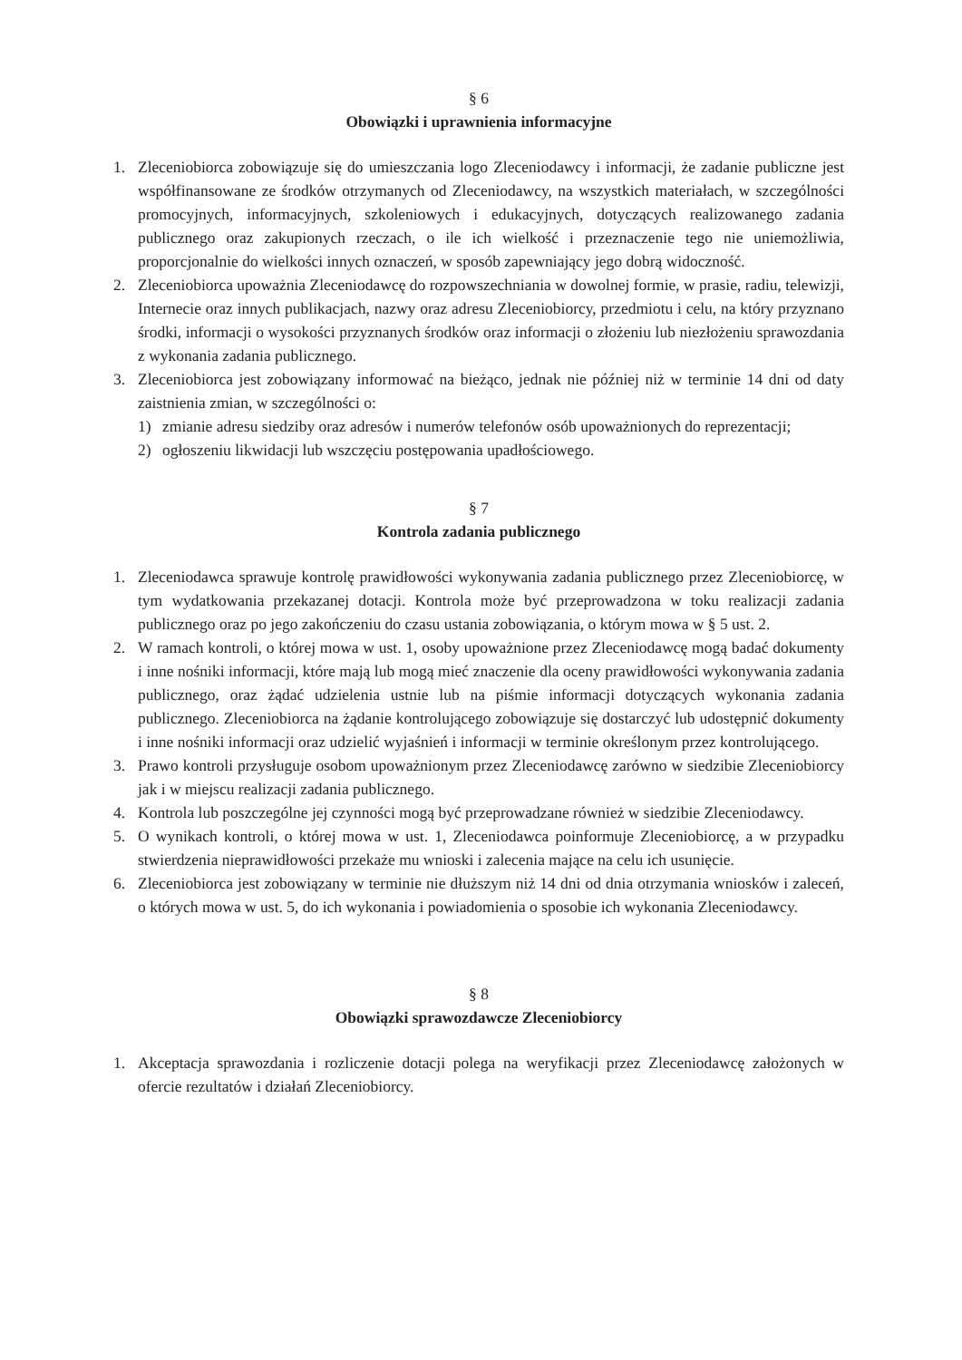§ 6
Obowiązki i uprawnienia informacyjne
1. Zleceniobiorca zobowiązuje się do umieszczania logo Zleceniodawcy i informacji, że zadanie publiczne jest współfinansowane ze środków otrzymanych od Zleceniodawcy, na wszystkich materiałach, w szczególności promocyjnych, informacyjnych, szkoleniowych i edukacyjnych, dotyczących realizowanego zadania publicznego oraz zakupionych rzeczach, o ile ich wielkość i przeznaczenie tego nie uniemożliwia, proporcjonalnie do wielkości innych oznaczeń, w sposób zapewniający jego dobrą widoczność.
2. Zleceniobiorca upoważnia Zleceniodawcę do rozpowszechniania w dowolnej formie, w prasie, radiu, telewizji, Internecie oraz innych publikacjach, nazwy oraz adresu Zleceniobiorcy, przedmiotu i celu, na który przyznano środki, informacji o wysokości przyznanych środków oraz informacji o złożeniu lub niezłożeniu sprawozdania z wykonania zadania publicznego.
3. Zleceniobiorca jest zobowiązany informować na bieżąco, jednak nie później niż w terminie 14 dni od daty zaistnienia zmian, w szczególności o:
1) zmianie adresu siedziby oraz adresów i numerów telefonów osób upoważnionych do reprezentacji;
2) ogłoszeniu likwidacji lub wszczęciu postępowania upadłościowego.
§ 7
Kontrola zadania publicznego
1. Zleceniodawca sprawuje kontrolę prawidłowości wykonywania zadania publicznego przez Zleceniobiorcę, w tym wydatkowania przekazanej dotacji. Kontrola może być przeprowadzona w toku realizacji zadania publicznego oraz po jego zakończeniu do czasu ustania zobowiązania, o którym mowa w § 5 ust. 2.
2. W ramach kontroli, o której mowa w ust. 1, osoby upoważnione przez Zleceniodawcę mogą badać dokumenty i inne nośniki informacji, które mają lub mogą mieć znaczenie dla oceny prawidłowości wykonywania zadania publicznego, oraz żądać udzielenia ustnie lub na piśmie informacji dotyczących wykonania zadania publicznego. Zleceniobiorca na żądanie kontrolującego zobowiązuje się dostarczyć lub udostępnić dokumenty i inne nośniki informacji oraz udzielić wyjaśnień i informacji w terminie określonym przez kontrolującego.
3. Prawo kontroli przysługuje osobom upoważnionym przez Zleceniodawcę zarówno w siedzibie Zleceniobiorcy jak i w miejscu realizacji zadania publicznego.
4. Kontrola lub poszczególne jej czynności mogą być przeprowadzane również w siedzibie Zleceniodawcy.
5. O wynikach kontroli, o której mowa w ust. 1, Zleceniodawca poinformuje Zleceniobiorcę, a w przypadku stwierdzenia nieprawidłowości przekaże mu wnioski i zalecenia mające na celu ich usunięcie.
6. Zleceniobiorca jest zobowiązany w terminie nie dłuższym niż 14 dni od dnia otrzymania wniosków i zaleceń, o których mowa w ust. 5, do ich wykonania i powiadomienia o sposobie ich wykonania Zleceniodawcy.
§ 8
Obowiązki sprawozdawcze Zleceniobiorcy
1. Akceptacja sprawozdania i rozliczenie dotacji polega na weryfikacji przez Zleceniodawcę założonych w ofercie rezultatów i działań Zleceniobiorcy.